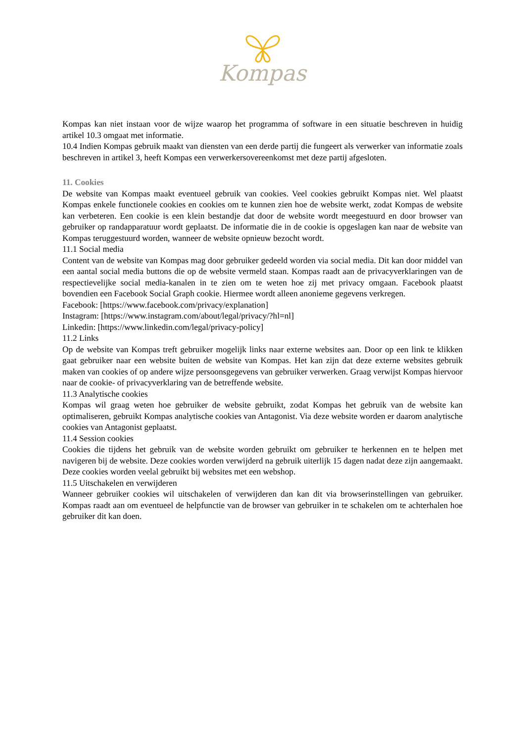Kompas
Kompas kan niet instaan voor de wijze waarop het programma of software in een situatie beschreven in huidig artikel 10.3 omgaat met informatie.
10.4 Indien Kompas gebruik maakt van diensten van een derde partij die fungeert als verwerker van informatie zoals beschreven in artikel 3, heeft Kompas een verwerkersovereenkomst met deze partij afgesloten.
11. Cookies
De website van Kompas maakt eventueel gebruik van cookies. Veel cookies gebruikt Kompas niet. Wel plaatst Kompas enkele functionele cookies en cookies om te kunnen zien hoe de website werkt, zodat Kompas de website kan verbeteren. Een cookie is een klein bestandje dat door de website wordt meegestuurd en door browser van gebruiker op randapparatuur wordt geplaatst. De informatie die in de cookie is opgeslagen kan naar de website van Kompas teruggestuurd worden, wanneer de website opnieuw bezocht wordt.
11.1 Social media
Content van de website van Kompas mag door gebruiker gedeeld worden via social media. Dit kan door middel van een aantal social media buttons die op de website vermeld staan. Kompas raadt aan de privacyverklaringen van de respectievelijke social media-kanalen in te zien om te weten hoe zij met privacy omgaan. Facebook plaatst bovendien een Facebook Social Graph cookie. Hiermee wordt alleen anonieme gegevens verkregen.
Facebook: [https://www.facebook.com/privacy/explanation]
Instagram: [https://www.instagram.com/about/legal/privacy/?hl=nl]
Linkedin: [https://www.linkedin.com/legal/privacy-policy]
11.2 Links
Op de website van Kompas treft gebruiker mogelijk links naar externe websites aan. Door op een link te klikken gaat gebruiker naar een website buiten de website van Kompas. Het kan zijn dat deze externe websites gebruik maken van cookies of op andere wijze persoonsgegevens van gebruiker verwerken. Graag verwijst Kompas hiervoor naar de cookie- of privacyverklaring van de betreffende website.
11.3 Analytische cookies
Kompas wil graag weten hoe gebruiker de website gebruikt, zodat Kompas het gebruik van de website kan optimaliseren, gebruikt Kompas analytische cookies van Antagonist. Via deze website worden er daarom analytische cookies van Antagonist geplaatst.
11.4 Session cookies
Cookies die tijdens het gebruik van de website worden gebruikt om gebruiker te herkennen en te helpen met navigeren bij de website. Deze cookies worden verwijderd na gebruik uiterlijk 15 dagen nadat deze zijn aangemaakt. Deze cookies worden veelal gebruikt bij websites met een webshop.
11.5 Uitschakelen en verwijderen
Wanneer gebruiker cookies wil uitschakelen of verwijderen dan kan dit via browserinstellingen van gebruiker. Kompas raadt aan om eventueel de helpfunctie van de browser van gebruiker in te schakelen om te achterhalen hoe gebruiker dit kan doen.